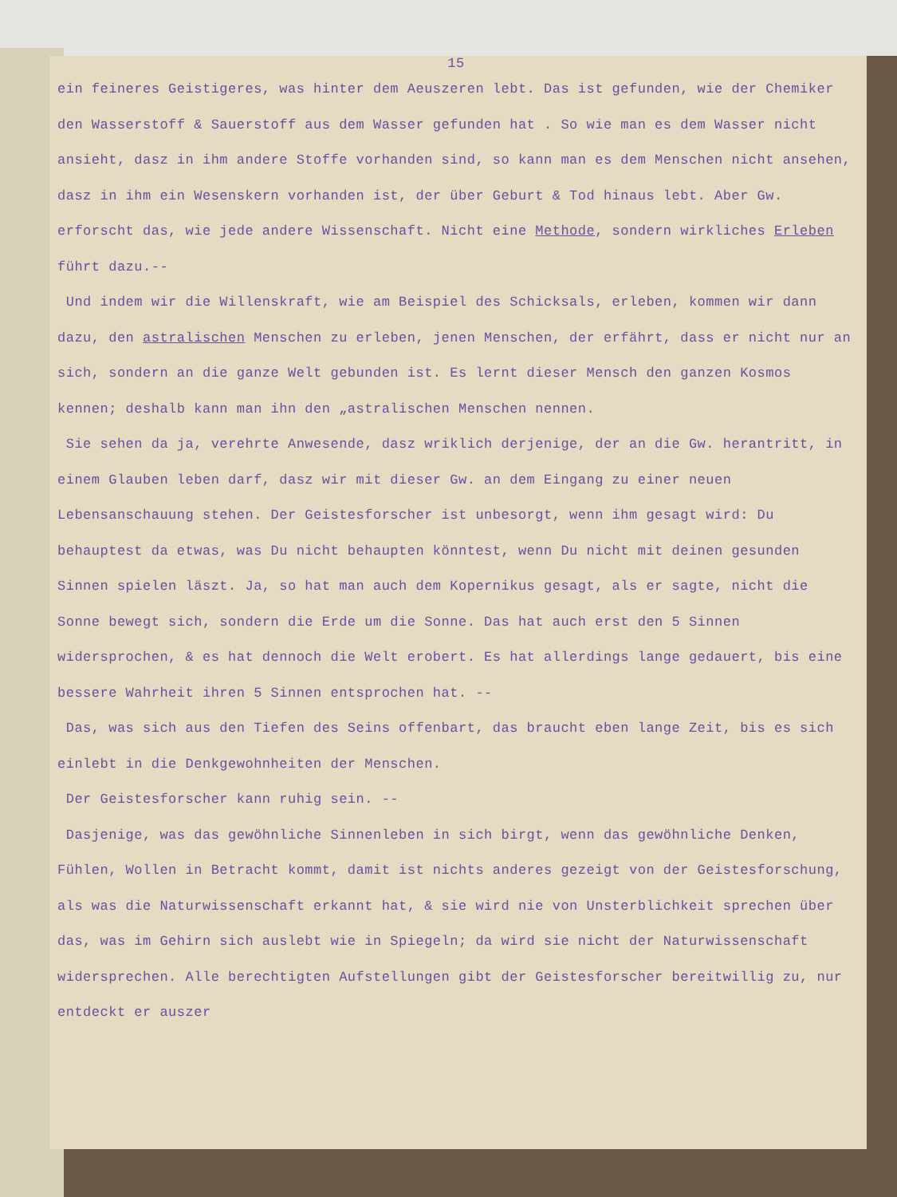15
ein feineres Geistigeres, was hinter dem Aeuszeren lebt. Das ist gefunden, wie der Chemiker den Wasserstoff & Sauerstoff aus dem Wasser gefunden hat . So wie man es dem Wasser nicht ansieht, dasz in ihm andere Stoffe vorhanden sind, so kann man es dem Menschen nicht ansehen, dasz in ihm ein Wesenskern vorhanden ist, der über Geburt & Tod hinaus lebt. Aber Gw. erforscht das, wie jede andere Wissenschaft. Nicht eine Methode, sondern wirkliches Erleben führt dazu.--
Und indem wir die Willenskraft, wie am Beispiel des Schicksals, erleben, kommen wir dann dazu, den astralischen Menschen zu erleben, jenen Menschen, der erfährt, dass er nicht nur an sich, sondern an die ganze Welt gebunden ist. Es lernt dieser Mensch den ganzen Kosmos kennen; deshalb kann man ihn den „astralischen Menschen nennen.
Sie sehen da ja, verehrte Anwesende, dasz wriklich derjenige, der an die Gw. herantritt, in einem Glauben leben darf, dasz wir mit dieser Gw. an dem Eingang zu einer neuen Lebensanschauung stehen. Der Geistesforscher ist unbesorgt, wenn ihm gesagt wird: Du behauptest da etwas, was Du nicht behaupten könntest, wenn Du nicht mit deinen gesunden Sinnen spielen läszt. Ja, so hat man auch dem Kopernikus gesagt, als er sagte, nicht die Sonne bewegt sich, sondern die Erde um die Sonne. Das hat auch erst den 5 Sinnen widersprochen, & es hat dennoch die Welt erobert. Es hat allerdings lange gedauert, bis eine bessere Wahrheit ihren 5 Sinnen entsprochen hat. --
Das, was sich aus den Tiefen des Seins offenbart, das braucht eben lange Zeit, bis es sich einlebt in die Denkgewohnheiten der Menschen.
Der Geistesforscher kann ruhig sein. --
Dasjenige, was das gewöhnliche Sinnenleben in sich birgt, wenn das gewöhnliche Denken, Fühlen, Wollen in Betracht kommt, damit ist nichts anderes gezeigt von der Geistesforschung, als was die Naturwissenschaft erkannt hat, & sie wird nie von Unsterblichkeit sprechen über das, was im Gehirn sich auslebt wie in Spiegeln; da wird sie nicht der Naturwissenschaft widersprechen. Alle berechtigten Aufstellungen gibt der Geistesforscher bereitwillig zu, nur entdeckt er auszer